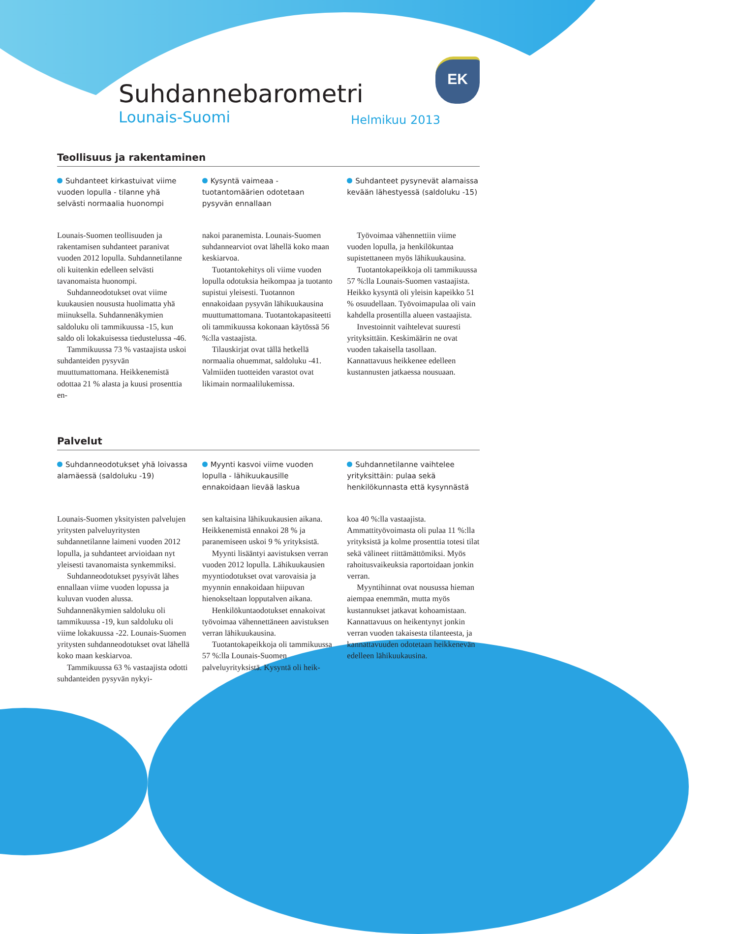EK
Suhdannebarometri
Lounais-Suomi
Helmikuu 2013
Teollisuus ja rakentaminen
Suhdanteet kirkastuivat viime vuoden lopulla - tilanne yhä selvästi normaalia huonompi
Kysyntä vaimeaa - tuotantomäärien odotetaan pysyvän ennallaan
Suhdanteet pysynevät alamaissa kevään lähestyessä (saldoluku -15)
Lounais-Suomen teollisuuden ja rakentamisen suhdanteet paranivat vuoden 2012 lopulla. Suhdannetilanne oli kuitenkin edelleen selvästi tavanomaista huonompi.
Suhdanneodotukset ovat viime kuukausien noususta huolimatta yhä miinuksella. Suhdannenäkymien saldoluku oli tammikuussa -15, kun saldo oli lokakuisessa tiedustelussa -46.
Tammikuussa 73 % vastaajista uskoi suhdanteiden pysyvän muuttumattomana. Heikkenemistä odottaa 21 % alasta ja kuusi prosenttia en-
nakoi paranemista. Lounais-Suomen suhdannearviot ovat lähellä koko maan keskiarvoa.
Tuotantokehitys oli viime vuoden lopulla odotuksia heikompaa ja tuotanto supistui yleisesti. Tuotannon ennakoidaan pysyvän lähikuukausina muuttumattomana. Tuotantokapasiteetti oli tammikuussa kokonaan käytössä 56 %:lla vastaajista.
Tilauskirjat ovat tällä hetkellä normaalia ohuemmat, saldoluku -41. Valmiiden tuotteiden varastot ovat likimain normaalilukemissa.
Työvoimaa vähennettiin viime vuoden lopulla, ja henkilökuntaa supistettaneen myös lähikuukausina.
Tuotantokapeikkoja oli tammikuussa 57 %:lla Lounais-Suomen vastaajista. Heikko kysyntä oli yleisin kapeikko 51 % osuudellaan. Työvoimapulaa oli vain kahdella prosentilla alueen vastaajista.
Investoinnit vaihtelevat suuresti yrityksittäin. Keskimäärin ne ovat vuoden takaisella tasollaan. Kannattavuus heikkenee edelleen kustannusten jatkaessa nousuaan.
Palvelut
Suhdanneodotukset yhä loivassa alamäessä (saldoluku -19)
Myynti kasvoi viime vuoden lopulla - lähikuukausille ennakoidaan lievää laskua
Suhdannetilanne vaihtelee yrityksittäin: pulaa sekä henkilökunnasta että kysynnästä
Lounais-Suomen yksityisten palvelujen yritysten palveluyritysten suhdannetilanne laimeni vuoden 2012 lopulla, ja suhdanteet arvioidaan nyt yleisesti tavanomaista synkemmiksi.
Suhdanneodotukset pysyivät lähes ennallaan viime vuoden lopussa ja kuluvan vuoden alussa. Suhdannenäkymien saldoluku oli tammikuussa -19, kun saldoluku oli viime lokakuussa -22. Lounais-Suomen yritysten suhdanneodotukset ovat lähellä koko maan keskiarvoa.
Tammikuussa 63 % vastaajista odotti suhdanteiden pysyvän nykyi-
sen kaltaisina lähikuukausien aikana. Heikkenemistä ennakoi 28 % ja paranemiseen uskoi 9 % yrityksistä.
Myynti lisääntyi aavistuksen verran vuoden 2012 lopulla. Lähikuukausien myyntiodotukset ovat varovaisia ja myynnin ennakoidaan hiipuvan hienokseltaan lopputalven aikana.
Henkilökuntaodotukset ennakoivat työvoimaa vähennettäneen aavistuksen verran lähikuukausina.
Tuotantokapeikkoja oli tammikuussa 57 %:lla Lounais-Suomen palveluyrityksistä. Kysyntä oli heik-
koa 40 %:lla vastaajista. Ammattityövoimasta oli pulaa 11 %:lla yrityksistä ja kolme prosenttia totesi tilat sekä välineet riittämättömiksi. Myös rahoitusvaikeuksia raportoidaan jonkin verran.
Myyntihinnat ovat nousussa hieman aiempaa enemmän, mutta myös kustannukset jatkavat kohoamistaan. Kannattavuus on heikentynyt jonkin verran vuoden takaisesta tilanteesta, ja kannattavuuden odotetaan heikkenevän edelleen lähikuukausina.